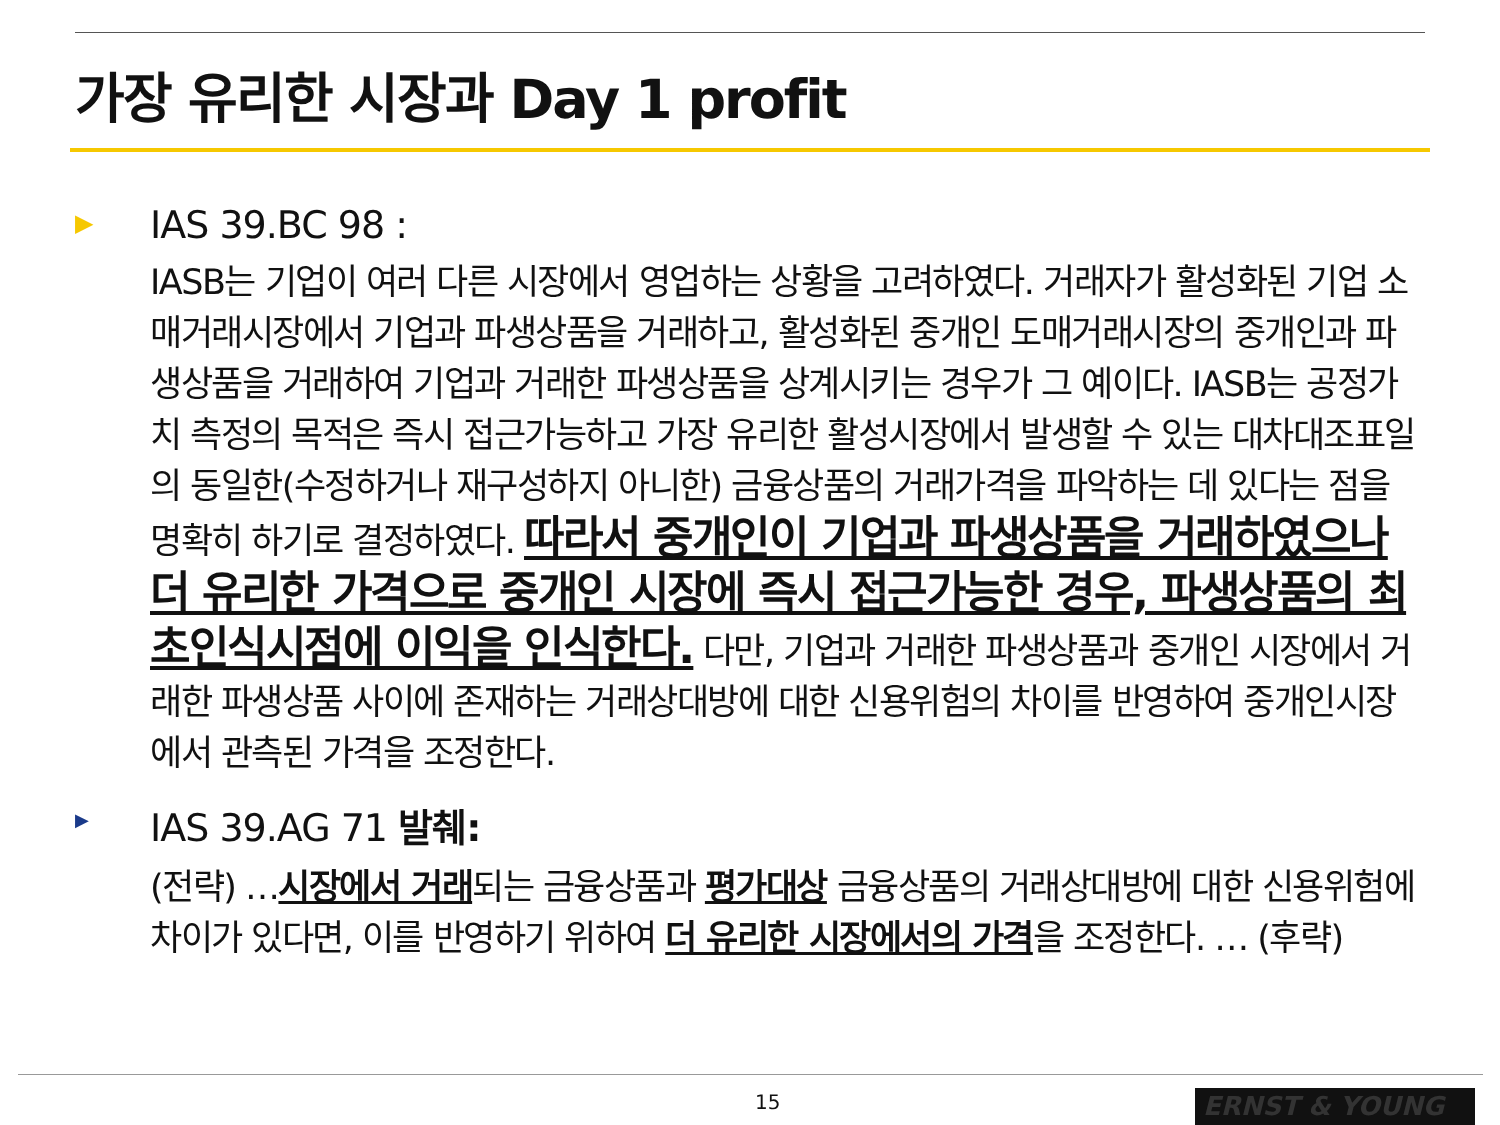가장 유리한 시장과 Day 1 profit
▶
IAS 39.BC 98 :
IASB는 기업이 여러 다른 시장에서 영업하는 상황을 고려하였다. 거래자가 활성화된 기업 소매거래시장에서 기업과 파생상품을 거래하고, 활성화된 중개인 도매거래시장의 중개인과 파생상품을 거래하여 기업과 거래한 파생상품을 상계시키는 경우가 그 예이다. IASB는 공정가치 측정의 목적은 즉시 접근가능하고 가장 유리한 활성시장에서 발생할 수 있는 대차대조표일의 동일한(수정하거나 재구성하지 아니한) 금융상품의 거래가격을 파악하는 데 있다는 점을 명확히 하기로 결정하였다. 따라서 중개인이 기업과 파생상품을 거래하였으나 더 유리한 가격으로 중개인 시장에 즉시 접근가능한 경우, 파생상품의 최초인식시점에 이익을 인식한다. 다만, 기업과 거래한 파생상품과 중개인 시장에서 거래한 파생상품 사이에 존재하는 거래상대방에 대한 신용위험의 차이를 반영하여 중개인시장에서 관측된 가격을 조정한다.
▶
IAS 39.AG 71 발췌:
(전략) …시장에서 거래되는 금융상품과 평가대상 금융상품의 거래상대방에 대한 신용위험에 차이가 있다면, 이를 반영하기 위하여 더 유리한 시장에서의 가격을 조정한다. … (후략)
15 ERNST & YOUNG